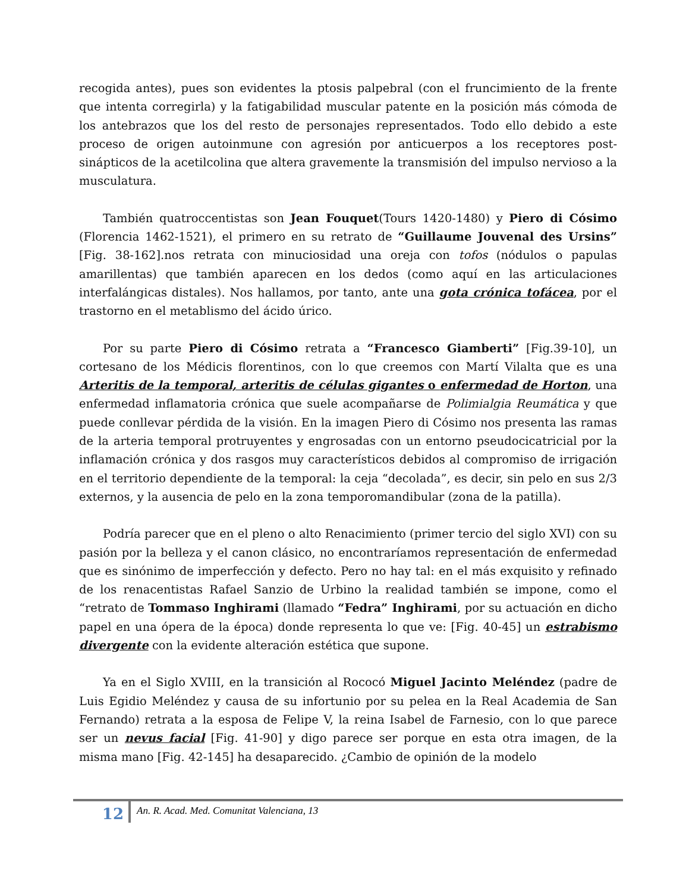recogida antes), pues son evidentes la ptosis palpebral (con el fruncimiento de la frente que intenta corregirla) y la fatigabilidad muscular patente en la posición más cómoda de los antebrazos que los del resto de personajes representados. Todo ello debido a este proceso de origen autoinmune con agresión por anticuerpos a los receptores post-sinápticos de la acetilcolina que altera gravemente la transmisión del impulso nervioso a la musculatura.
También quatroccentistas son Jean Fouquet(Tours 1420-1480) y Piero di Cósimo (Florencia 1462-1521), el primero en su retrato de “Guillaume Jouvenal des Ursins” [Fig. 38-162].nos retrata con minuciosidad una oreja con tofos (nódulos o papulas amarillentas) que también aparecen en los dedos (como aquí en las articulaciones interfalángicas distales). Nos hallamos, por tanto, ante una gota crónica tofácea, por el trastorno en el metablismo del ácido úrico.
Por su parte Piero di Cósimo retrata a “Francesco Giamberti” [Fig.39-10], un cortesano de los Médicis florentinos, con lo que creemos con Martí Vilalta que es una Arteritis de la temporal, arteritis de células gigantes o enfermedad de Horton, una enfermedad inflamatoria crónica que suele acompañarse de Polimialgia Reumática y que puede conllevar pérdida de la visión. En la imagen Piero di Cósimo nos presenta las ramas de la arteria temporal protruyentes y engrosadas con un entorno pseudocicatricial por la inflamación crónica y dos rasgos muy característicos debidos al compromiso de irrigación en el territorio dependiente de la temporal: la ceja “decolada”, es decir, sin pelo en sus 2/3 externos, y la ausencia de pelo en la zona temporomandibular (zona de la patilla).
Podría parecer que en el pleno o alto Renacimiento (primer tercio del siglo XVI) con su pasión por la belleza y el canon clásico, no encontraríamos representación de enfermedad que es sinónimo de imperfección y defecto. Pero no hay tal: en el más exquisito y refinado de los renacentistas Rafael Sanzio de Urbino la realidad también se impone, como el “retrato de Tommaso Inghirami (llamado “Fedra” Inghirami, por su actuación en dicho papel en una ópera de la época) donde representa lo que ve: [Fig. 40-45] un estrabismo divergente con la evidente alteración estética que supone.
Ya en el Siglo XVIII, en la transición al Rococó Miguel Jacinto Meléndez (padre de Luis Egidio Meléndez y causa de su infortunio por su pelea en la Real Academia de San Fernando) retrata a la esposa de Felipe V, la reina Isabel de Farnesio, con lo que parece ser un nevus facial [Fig. 41-90] y digo parece ser porque en esta otra imagen, de la misma mano [Fig. 42-145] ha desaparecido. ¿Cambio de opinión de la modelo
12
An. R. Acad. Med. Comunitat Valenciana, 13